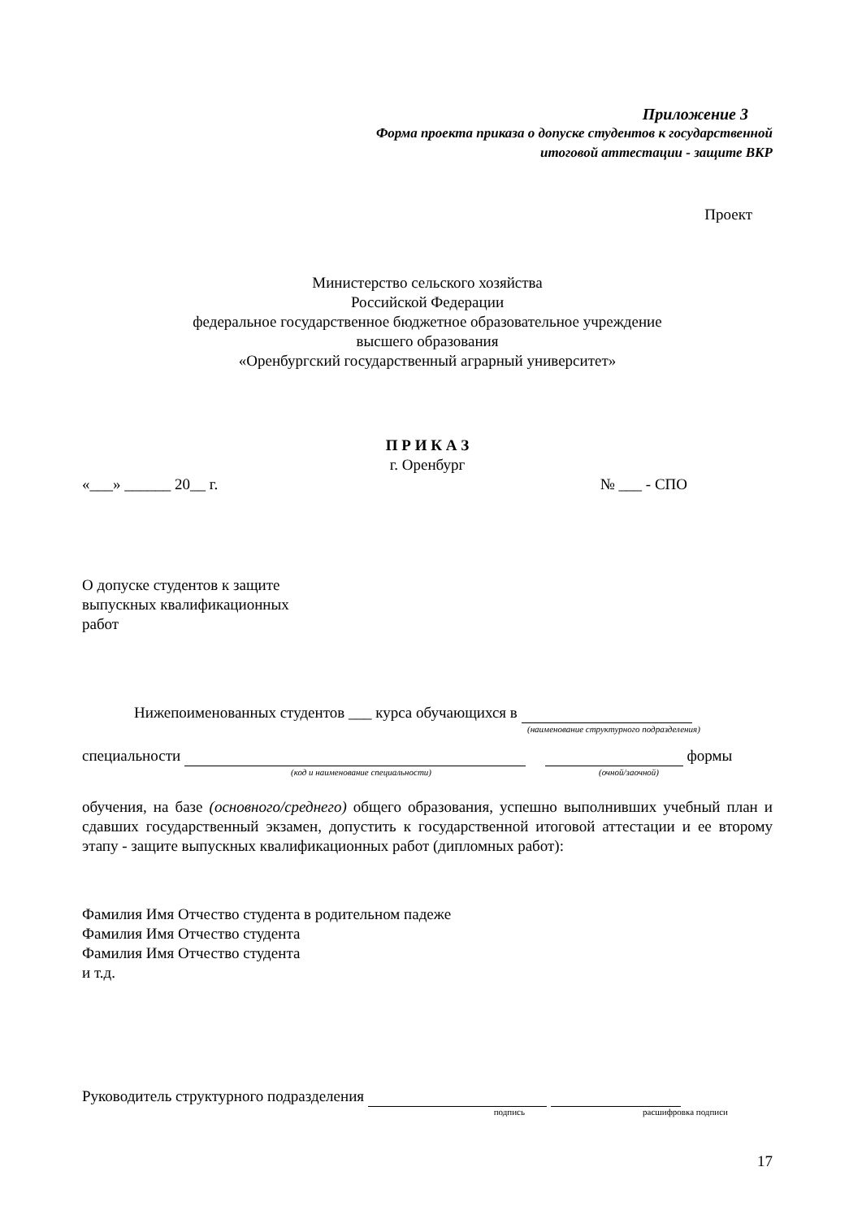Приложение 3
Форма проекта приказа о допуске студентов к государственной
итоговой аттестации - защите ВКР
Проект
Министерство сельского хозяйства
Российской Федерации
федеральное государственное бюджетное образовательное учреждение
высшего образования
«Оренбургский государственный аграрный университет»
П Р И К А З
г. Оренбург
«___» ______ 20__ г. № ___ - СПО
О допуске студентов к защите
выпускных квалификационных
работ
Нижепоименованных студентов ___ курса обучающихся в
(наименование структурного подразделения)
специальности формы
(код и наименование специальности) (очной/заочной)
обучения, на базе (основного/среднего) общего образования, успешно выполнивших учебный план и сдавших государственный экзамен, допустить к государственной итоговой аттестации и ее второму этапу - защите выпускных квалификационных работ (дипломных работ):
Фамилия Имя Отчество студента в родительном падеже
Фамилия Имя Отчество студента
Фамилия Имя Отчество студента
и т.д.
Руководитель структурного подразделения
подпись расшифровка подписи
17